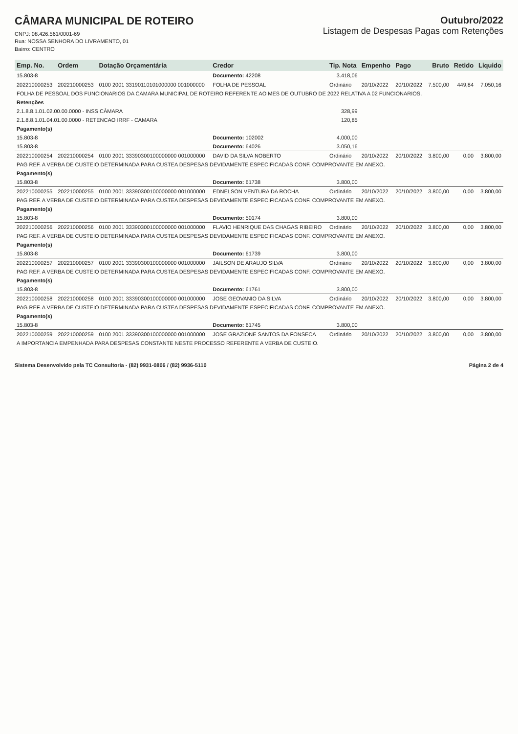CÂMARA MUNICIPAL DE ROTEIRO
CNPJ: 08.426.561/0001-69
Rua: NOSSA SENHORA DO LIVRAMENTO, 01
Bairro: CENTRO
Outubro/2022
Listagem de Despesas Pagas com Retenções
| Emp. No. | Ordem | Dotação Orçamentária | Credor | Tip. Nota | Empenho | Pago | Bruto | Retido | Liquido |
| --- | --- | --- | --- | --- | --- | --- | --- | --- | --- |
| 15.803-8 | | | Documento: 42208 | 3.418,06 | | | | | |
| 202210000253 | 202210000253 | 0100 2001 33190110101000000 001000000 | FOLHA DE PESSOAL | Ordinário | 20/10/2022 | 20/10/2022 | 7.500,00 | 449,84 | 7.050,16 |
| FOLHA DE PESSOAL DOS FUNCIONARIOS DA CAMARA MUNICIPAL DE ROTEIRO REFERENTE AO MES DE OUTUBRO DE 2022 RELATIVA A 02 FUNCIONARIOS. | | | | | | | | | |
| Retenções | | | | | | | | | |
| 2.1.8.8.1.01.02.00.00.0000 - INSS CÂMARA | | | | 328,99 | | | | | |
| 2.1.8.8.1.01.04.01.00.0000 - RETENCAO IRRF - CAMARA | | | | 120,85 | | | | | |
| Pagamento(s) | | | | | | | | | |
| 15.803-8 | | | Documento: 102002 | 4.000,00 | | | | | |
| 15.803-8 | | | Documento: 64026 | 3.050,16 | | | | | |
| 202210000254 | 202210000254 | 0100 2001 33390300100000000 001000000 | DAVID DA SILVA NOBERTO | Ordinário | 20/10/2022 | 20/10/2022 | 3.800,00 | 0,00 | 3.800,00 |
| PAG REF. A VERBA DE CUSTEIO DETERMINADA PARA CUSTEA DESPESAS DEVIDAMENTE ESPECIFICADAS CONF. COMPROVANTE EM ANEXO. | | | | | | | | | |
| Pagamento(s) | | | | | | | | | |
| 15.803-8 | | | Documento: 61738 | 3.800,00 | | | | | |
| 202210000255 | 202210000255 | 0100 2001 33390300100000000 001000000 | EDNELSON VENTURA DA ROCHA | Ordinário | 20/10/2022 | 20/10/2022 | 3.800,00 | 0,00 | 3.800,00 |
| PAG REF. A VERBA DE CUSTEIO DETERMINADA PARA CUSTEA DESPESAS DEVIDAMENTE ESPECIFICADAS CONF. COMPROVANTE EM ANEXO. | | | | | | | | | |
| Pagamento(s) | | | | | | | | | |
| 15.803-8 | | | Documento: 50174 | 3.800,00 | | | | | |
| 202210000256 | 202210000256 | 0100 2001 33390300100000000 001000000 | FLAVIO HENRIQUE DAS CHAGAS RIBEIRO | Ordinário | 20/10/2022 | 20/10/2022 | 3.800,00 | 0,00 | 3.800,00 |
| PAG REF. A VERBA DE CUSTEIO DETERMINADA PARA CUSTEA DESPESAS DEVIDAMENTE ESPECIFICADAS CONF. COMPROVANTE EM ANEXO. | | | | | | | | | |
| Pagamento(s) | | | | | | | | | |
| 15.803-8 | | | Documento: 61739 | 3.800,00 | | | | | |
| 202210000257 | 202210000257 | 0100 2001 33390300100000000 001000000 | JAILSON DE ARAUJO SILVA | Ordinário | 20/10/2022 | 20/10/2022 | 3.800,00 | 0,00 | 3.800,00 |
| PAG REF. A VERBA DE CUSTEIO DETERMINADA PARA CUSTEA DESPESAS DEVIDAMENTE ESPECIFICADAS CONF. COMPROVANTE EM ANEXO. | | | | | | | | | |
| Pagamento(s) | | | | | | | | | |
| 15.803-8 | | | Documento: 61761 | 3.800,00 | | | | | |
| 202210000258 | 202210000258 | 0100 2001 33390300100000000 001000000 | JOSE GEOVANIO DA SILVA | Ordinário | 20/10/2022 | 20/10/2022 | 3.800,00 | 0,00 | 3.800,00 |
| PAG REF. A VERBA DE CUSTEIO DETERMINADA PARA CUSTEA DESPESAS DEVIDAMENTE ESPECIFICADAS CONF. COMPROVANTE EM ANEXO. | | | | | | | | | |
| Pagamento(s) | | | | | | | | | |
| 15.803-8 | | | Documento: 61745 | 3.800,00 | | | | | |
| 202210000259 | 202210000259 | 0100 2001 33390300100000000 001000000 | JOSE GRAZIONE SANTOS DA FONSECA | Ordinário | 20/10/2022 | 20/10/2022 | 3.800,00 | 0,00 | 3.800,00 |
| A IMPORTANCIA EMPENHADA PARA DESPESAS CONSTANTE NESTE PROCESSO REFERENTE A VERBA DE CUSTEIO. | | | | | | | | | |
Sistema Desenvolvido pela TC Consultoria - (82) 9931-0806 / (82) 9936-5110 Página 2 de 4